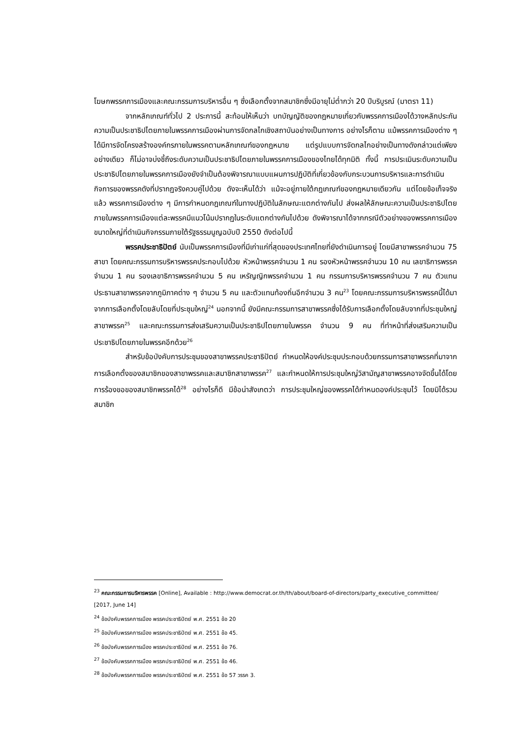โฆษกพรรคการเมืองและคณะกรรมการบริหารอื่น ๆ ซึ่งเลือกตั้งจากสมาชิกซึ่งมีอายุไม่ต่ำกว่า 20 ปีบริบูรณ์ (มาตรา 11)
จากหลักเกณฑ์ทั่วไป 2 ประการนี้ สะท้อนให้เห็นว่า บทบัญญัติของกฎหมายเกี่ยวกับพรรคการเมืองได้วางหลักประกันความเป็นประชาธิปไตยภายในพรรคการเมืองผ่านการจัดกลไกเชิงสถาบันอย่างเป็นทางการ อย่างไรก็ตาม แม้พรรคการเมืองต่าง ๆ ได้มีการจัดโครงสร้างองค์กรภายในพรรคตามหลักเกณฑ์ของกฎหมาย แต่รูปแบบการจัดกลไกอย่างเป็นทางดังกล่าวแต่เพียงอย่างเดียว ก็ไม่อาจบ่งชี้ถึงระดับความเป็นประชาธิปไตยภายในพรรคการเมืองของไทยได้ทุกมิติ ทั้งนี้ การประเมินระดับความเป็นประชาธิปไตยภายในพรรคการเมืองยังจำเป็นต้องพิจารณาแบบแผนการปฏิบัติที่เกี่ยวข้องกับกระบวนการบริหารและการดำเนินกิจการของพรรคดังที่ปรากฏจริงควบคู่ไปด้วย ดังจะเห็นได้ว่า แม้จะอยู่ภายใต้กฎเกณฑ์ของกฎหมายเดียวกัน แต่โดยข้อเท็จจริงแล้ว พรรคการเมืองต่าง ๆ มีการกำหนดกฎเกณฑ์ในทางปฏิบัติในลักษณะแตกต่างกันไป ส่งผลให้ลักษณะความเป็นประชาธิปไตยภายในพรรคการเมืองแต่ละพรรคมีแนวโน้มปรากฏในระดับแตกต่างกันไปด้วย ดังพิจารณาได้จากกรณีตัวอย่างของพรรคการเมืองขนาดใหญ่ที่ดำเนินกิจกรรมภายใต้รัฐธรรมนูญฉบับปี 2550 ดังต่อไปนี้
พรรคประชาธิปัตย์ นับเป็นพรรคการเมืองที่มีเก่าแก่ที่สุดของประเทศไทยที่ยังดำเนินการอยู่ โดยมีสาขาพรรคจำนวน 75 สาขา โดยคณะกรรมการบริหารพรรคประกอบไปด้วย หัวหน้าพรรคจำนวน 1 คน รองหัวหน้าพรรคจำนวน 10 คน เลขาธิการพรรคจำนวน 1 คน รองเลขาธิการพรรคจำนวน 5 คน เหรัญญิกพรรคจำนวน 1 คน กรรมการบริหารพรรคจำนวน 7 คน ตัวแทนประธานสาขาพรรคจากภูมิภาคต่าง ๆ จำนวน 5 คน และตัวแทนท้องถิ่นอีกจำนวน 3 คน<sup>23</sup> โดยคณะกรรมการบริหารพรรคนี้ได้มาจากการเลือกตั้งโดยลับโดยที่ประชุมใหญ่<sup>24</sup> นอกจากนี้ ยังมีคณะกรรมการสาขาพรรคซึ่งได้รับการเลือกตั้งโดยลับจากที่ประชุมใหญ่สาขาพรรค<sup>25</sup> และคณะกรรมการส่งเสริมความเป็นประชาธิปไตยภายในพรรค จำนวน 9 คน ที่ทำหน้าที่ส่งเสริมความเป็นประชาธิปไตยภายในพรรคอีกด้วย<sup>26</sup>
สำหรับข้อบังคับการประชุมของสาขาพรรคประชาธิปัตย์ กำหนดให้องค์ประชุมประกอบด้วยกรรมการสาขาพรรคที่มาจากการเลือกตั้งของสมาชิกของสาขาพรรคและสมาชิกสาขาพรรค<sup>27</sup> และกำหนดให้การประชุมใหญ่วิสามัญสาขาพรรคอาจจัดขึ้นได้โดยการร้องขอของสมาชิกพรรคได้<sup>28</sup> อย่างไรก็ดี มีข้อน่าสังเกตว่า การประชุมใหญ่ของพรรคได้กำหนดองค์ประชุมไว้ โดยมิได้รวมสมาชิก
<sup>23</sup> คณะกรรมการบริหารพรรค [Online], Available : http://www.democrat.or.th/th/about/board-of-directors/party_executive_committee/ [2017, June 14]
<sup>24</sup> ข้อบังคับพรรคการเมือง พรรคประชาธิปัตย์ พ.ศ. 2551 ข้อ 20
<sup>25</sup> ข้อบังคับพรรคการเมือง พรรคประชาธิปัตย์ พ.ศ. 2551 ข้อ 45.
<sup>26</sup> ข้อบังคับพรรคการเมือง พรรคประชาธิปัตย์ พ.ศ. 2551 ข้อ 76.
<sup>27</sup> ข้อบังคับพรรคการเมือง พรรคประชาธิปัตย์ พ.ศ. 2551 ข้อ 46.
<sup>28</sup> ข้อบังคับพรรคการเมือง พรรคประชาธิปัตย์ พ.ศ. 2551 ข้อ 57 วรรค 3.